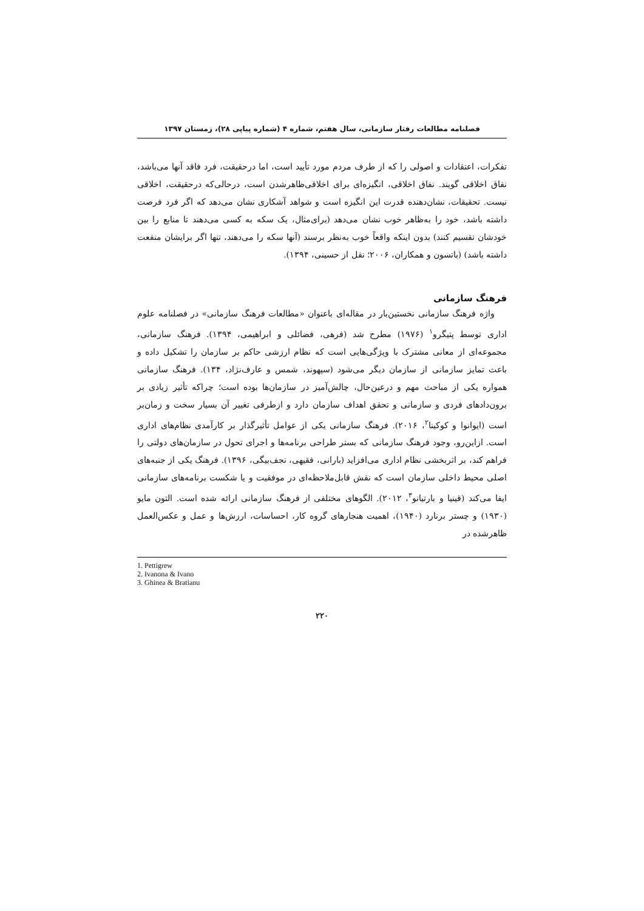فصلنامه مطالعات رفتار سازمانی، سال هفتم، شماره ۴ (شماره پیاپی ۲۸)، زمستان ۱۳۹۷
تفکرات، اعتقادات و اصولی را که از طرف مردم مورد تأیید است، اما درحقیقت، فرد فاقد آنها می‌باشد، نفاق اخلاقی گویند. نفاق اخلاقی، انگیزه‌ای برای اخلاقی‌ظاهرشدن است، درحالی‌که درحقیقت، اخلاقی نیست. تحقیقات، نشان‌دهنده قدرت این انگیزه است و شواهد آشکاری نشان می‌دهد که اگر فرد فرصت داشته باشد، خود را به‌ظاهر خوب نشان می‌دهد (برای‌مثال، یک سکه به کسی می‌دهند تا منابع را بین خودشان تقسیم کنند) بدون اینکه واقعاً خوب به‌نظر برسند (آنها سکه را می‌دهند، تنها اگر برایشان منفعت داشته باشد) (باتسون و همکاران، ۲۰۰۶؛ نقل از حسینی، ۱۳۹۴).
فرهنگ سازمانی
واژه فرهنگ سازمانی نخستین‌بار در مقاله‌ای باعنوان «مطالعات فرهنگ سازمانی» در فصلنامه علوم اداری توسط پتیگرو<sup>۱</sup> (۱۹۷۶) مطرح شد (فرهی، فضائلی و ابراهیمی، ۱۳۹۴). فرهنگ سازمانی، مجموعه‌ای از معانی مشترک با ویژگی‌هایی است که نظام ارزشی حاکم بر سازمان را تشکیل داده و باعث تمایز سازمانی از سازمان دیگر می‌شود (سپهوند، شمس و عارف‌نژاد، ۱۳۴). فرهنگ سازمانی همواره یکی از مباحث مهم و درعین‌حال، چالش‌آمیز در سازمان‌ها بوده است؛ چراکه تأثیر زیادی بر برون‌دادهای فردی و سازمانی و تحقق اهداف سازمان دارد و ازطرفی تغییر آن بسیار سخت و زمان‌بر است (ایوانوا و کوکینا<sup>۲</sup>، ۲۰۱۶). فرهنگ سازمانی یکی از عوامل تأثیرگذار بر کارآمدی نظام‌های اداری است. ازاین‌رو، وجود فرهنگ سازمانی که بستر طراحی برنامه‌ها و اجرای تحول در سازمان‌های دولتی را فراهم کند، بر اثربخشی نظام اداری می‌افزاید (بارانی، فقیهی، نجف‌بیگی، ۱۳۹۶). فرهنگ یکی از جنبه‌های اصلی محیط داخلی سازمان است که نقش قابل‌ملاحظه‌ای در موفقیت و یا شکست برنامه‌های سازمانی ایفا می‌کند (قینیا و بارتیانو<sup>۳</sup>، ۲۰۱۲). الگوهای مختلفی از فرهنگ سازمانی ارائه شده است. التون مایو (۱۹۳۰) و چستر برنارد (۱۹۴۰)، اهمیت هنجارهای گروه کار، احساسات، ارزش‌ها و عمل و عکس‌العمل ظاهرشده در
1. Pettigrew
2. Ivanona & Ivano
3. Ghinea & Bratianu
۲۲۰